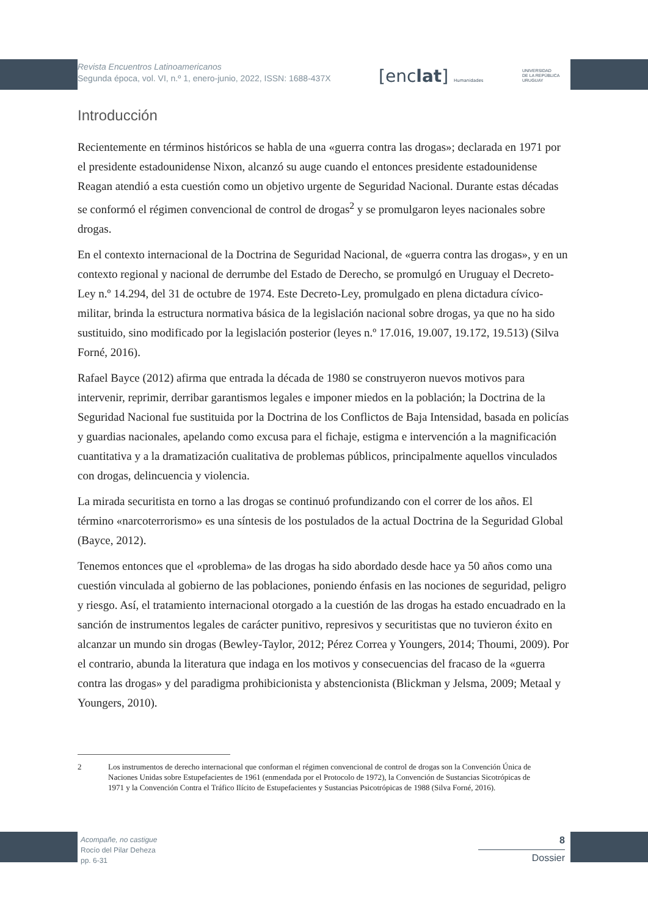Revista Encuentros Latinoamericanos
Segunda época, vol. VI, n.º 1, enero-junio, 2022, ISSN: 1688-437X
[enclat] Humanidades
UNIVERSIDAD
DE LA REPÚBLICA
URUGUAY
Introducción
Recientemente en términos históricos se habla de una «guerra contra las drogas»; declarada en 1971 por el presidente estadounidense Nixon, alcanzó su auge cuando el entonces presidente estadounidense Reagan atendió a esta cuestión como un objetivo urgente de Seguridad Nacional. Durante estas décadas se conformó el régimen convencional de control de drogas<sup>2</sup> y se promulgaron leyes nacionales sobre drogas.
En el contexto internacional de la Doctrina de Seguridad Nacional, de «guerra contra las drogas», y en un contexto regional y nacional de derrumbe del Estado de Derecho, se promulgó en Uruguay el Decreto-Ley n.º 14.294, del 31 de octubre de 1974. Este Decreto-Ley, promulgado en plena dictadura cívico-militar, brinda la estructura normativa básica de la legislación nacional sobre drogas, ya que no ha sido sustituido, sino modificado por la legislación posterior (leyes n.º 17.016, 19.007, 19.172, 19.513) (Silva Forné, 2016).
Rafael Bayce (2012) afirma que entrada la década de 1980 se construyeron nuevos motivos para intervenir, reprimir, derribar garantismos legales e imponer miedos en la población; la Doctrina de la Seguridad Nacional fue sustituida por la Doctrina de los Conflictos de Baja Intensidad, basada en policías y guardias nacionales, apelando como excusa para el fichaje, estigma e intervención a la magnificación cuantitativa y a la dramatización cualitativa de problemas públicos, principalmente aquellos vinculados con drogas, delincuencia y violencia.
La mirada securitista en torno a las drogas se continuó profundizando con el correr de los años. El término «narcoterrorismo» es una síntesis de los postulados de la actual Doctrina de la Seguridad Global (Bayce, 2012).
Tenemos entonces que el «problema» de las drogas ha sido abordado desde hace ya 50 años como una cuestión vinculada al gobierno de las poblaciones, poniendo énfasis en las nociones de seguridad, peligro y riesgo. Así, el tratamiento internacional otorgado a la cuestión de las drogas ha estado encuadrado en la sanción de instrumentos legales de carácter punitivo, represivos y securitistas que no tuvieron éxito en alcanzar un mundo sin drogas (Bewley-Taylor, 2012; Pérez Correa y Youngers, 2014; Thoumi, 2009). Por el contrario, abunda la literatura que indaga en los motivos y consecuencias del fracaso de la «guerra contra las drogas» y del paradigma prohibicionista y abstencionista (Blickman y Jelsma, 2009; Metaal y Youngers, 2010).
2 Los instrumentos de derecho internacional que conforman el régimen convencional de control de drogas son la Convención Única de Naciones Unidas sobre Estupefacientes de 1961 (enmendada por el Protocolo de 1972), la Convención de Sustancias Sicotrópicas de 1971 y la Convención Contra el Tráfico Ilícito de Estupefacientes y Sustancias Psicotrópicas de 1988 (Silva Forné, 2016).
Acompañe, no castigue
Rocío del Pilar Deheza
pp. 6-31
8
Dossier